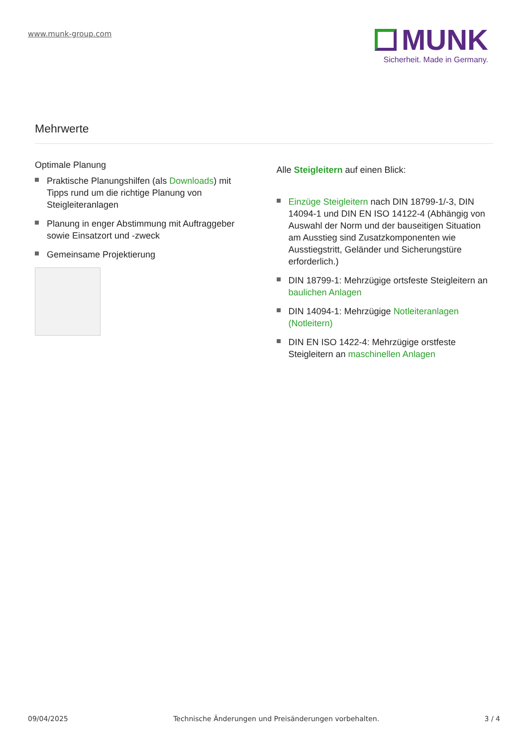www.munk-group.com
MUNK
Sicherheit. Made in Germany.
Mehrwerte
Optimale Planung
Praktische Planungshilfen (als Downloads) mit Tipps rund um die richtige Planung von Steigleiteranlagen
Planung in enger Abstimmung mit Auftraggeber sowie Einsatzort und -zweck
Gemeinsame Projektierung
Alle Steigleitern auf einen Blick:
Einzüge Steigleitern nach DIN 18799-1/-3, DIN 14094-1 und DIN EN ISO 14122-4 (Abhängig von Auswahl der Norm und der bauseitigen Situation am Ausstieg sind Zusatzkomponenten wie Ausstiegstritt, Geländer und Sicherungstüre erforderlich.)
DIN 18799-1: Mehrzügige ortsfeste Steigleitern an baulichen Anlagen
DIN 14094-1: Mehrzügige Notleiteranlagen (Notleitern)
DIN EN ISO 1422-4: Mehrzügige orstfeste Steigleitern an maschinellen Anlagen
09/04/2025 Technische Änderungen und Preisänderungen vorbehalten. 3 / 4